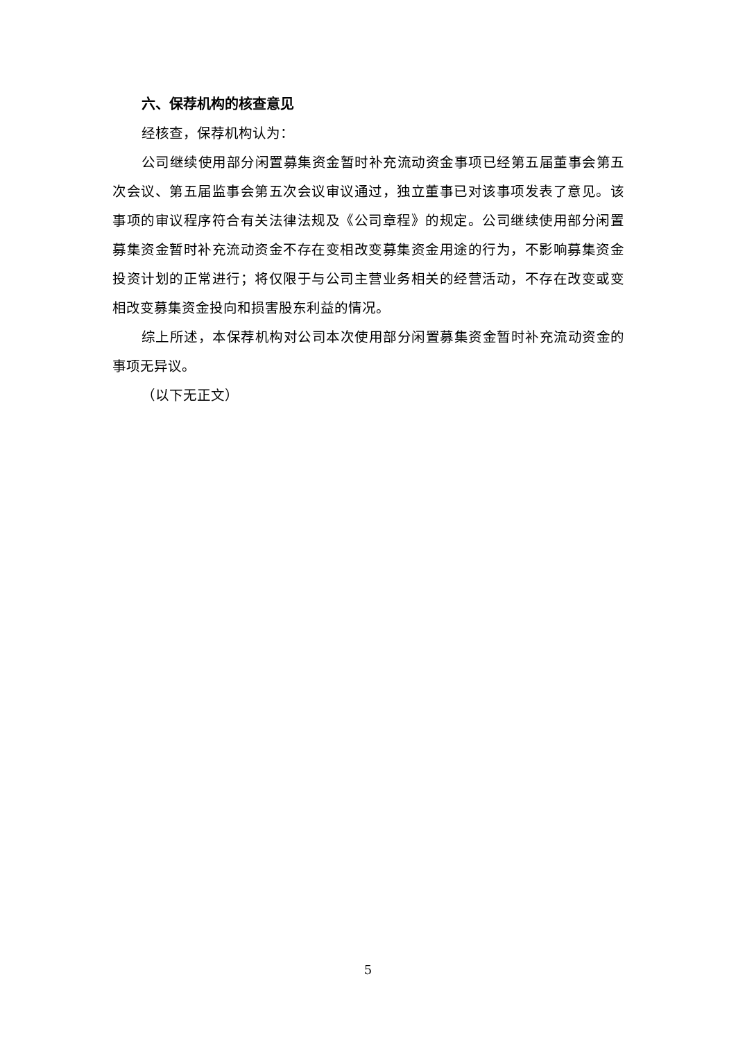六、保荐机构的核查意见
经核查，保荐机构认为：
公司继续使用部分闲置募集资金暂时补充流动资金事项已经第五届董事会第五次会议、第五届监事会第五次会议审议通过，独立董事已对该事项发表了意见。该事项的审议程序符合有关法律法规及《公司章程》的规定。公司继续使用部分闲置募集资金暂时补充流动资金不存在变相改变募集资金用途的行为，不影响募集资金投资计划的正常进行；将仅限于与公司主营业务相关的经营活动，不存在改变或变相改变募集资金投向和损害股东利益的情况。
综上所述，本保荐机构对公司本次使用部分闲置募集资金暂时补充流动资金的事项无异议。
（以下无正文）
5